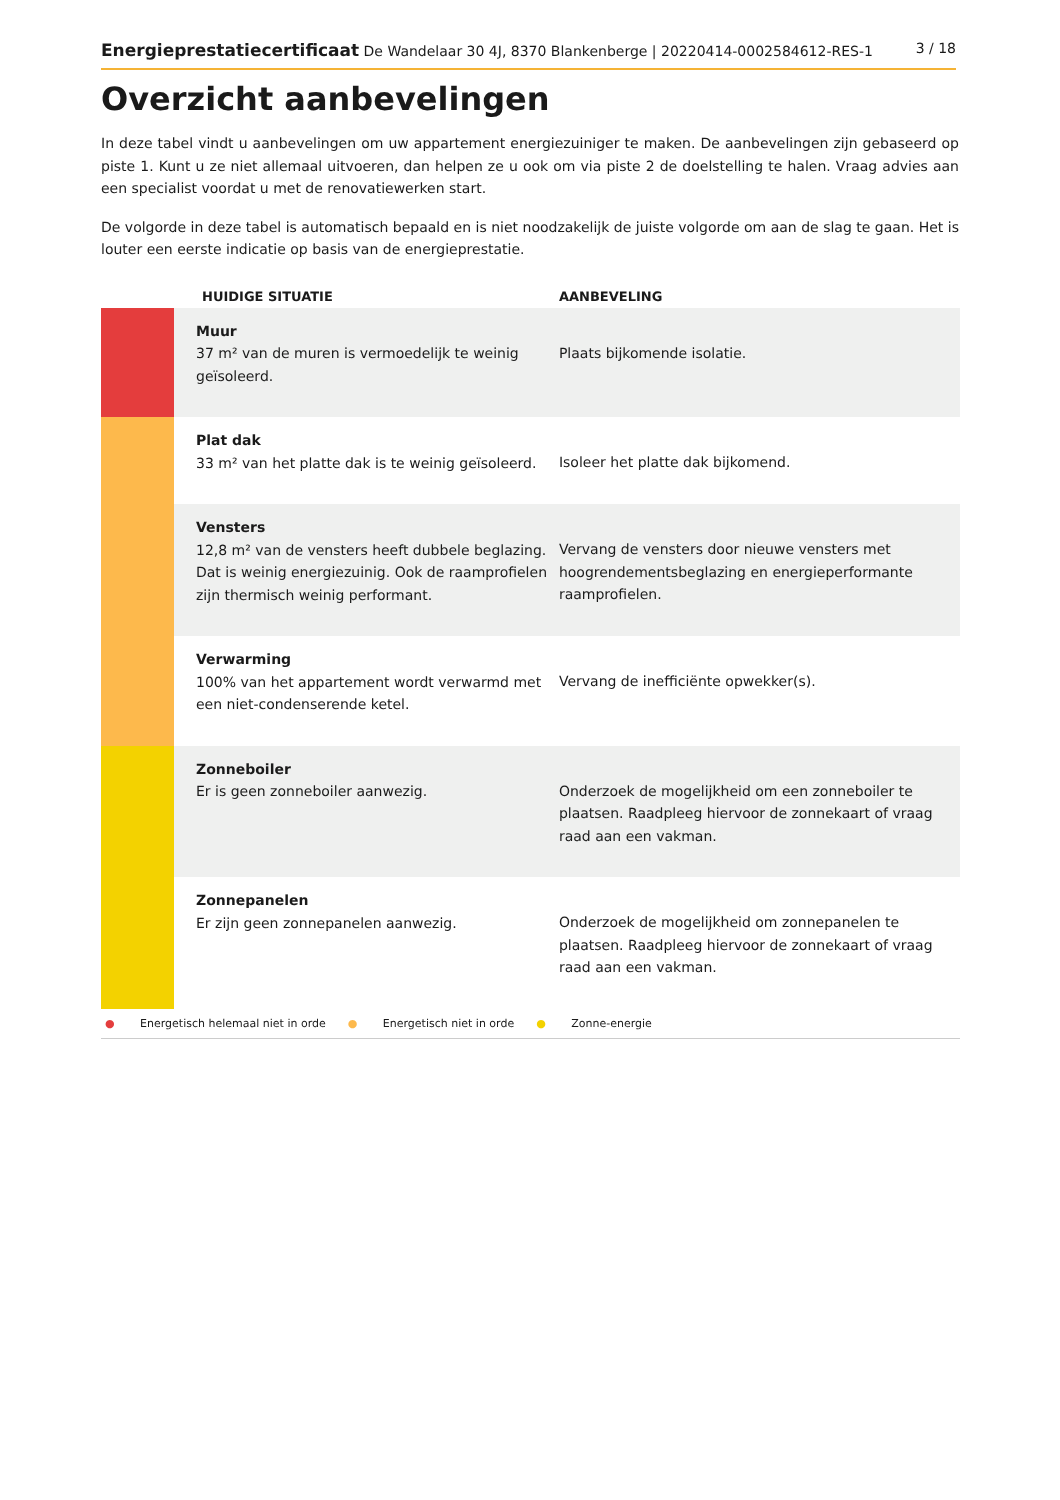Energieprestatiecertificaat De Wandelaar 30 4J, 8370 Blankenberge | 20220414-0002584612-RES-1
3 / 18
Overzicht aanbevelingen
In deze tabel vindt u aanbevelingen om uw appartement energiezuiniger te maken. De aanbevelingen zijn gebaseerd op piste 1. Kunt u ze niet allemaal uitvoeren, dan helpen ze u ook om via piste 2 de doelstelling te halen. Vraag advies aan een specialist voordat u met de renovatiewerken start.
De volgorde in deze tabel is automatisch bepaald en is niet noodzakelijk de juiste volgorde om aan de slag te gaan. Het is louter een eerste indicatie op basis van de energieprestatie.
| | HUIDIGE SITUATIE | AANBEVELING |
| --- | --- | --- |
| | Muur 37 m² van de muren is vermoedelijk te weinig geïsoleerd. | Plaats bijkomende isolatie. |
| | Plat dak 33 m² van het platte dak is te weinig geïsoleerd. | Isoleer het platte dak bijkomend. |
| | Vensters 12,8 m² van de vensters heeft dubbele beglazing. Dat is weinig energiezuinig. Ook de raamprofielen zijn thermisch weinig performant. | Vervang de vensters door nieuwe vensters met hoogrendementsbeglazing en energieperformante raamprofielen. |
| | Verwarming 100% van het appartement wordt verwarmd met een niet-condenserende ketel. | Vervang de inefficiënte opwekker(s). |
| | Zonneboiler Er is geen zonneboiler aanwezig. | Onderzoek de mogelijkheid om een zonneboiler te plaatsen. Raadpleeg hiervoor de zonnekaart of vraag raad aan een vakman. |
| | Zonnepanelen Er zijn geen zonnepanelen aanwezig. | Onderzoek de mogelijkheid om zonnepanelen te plaatsen. Raadpleeg hiervoor de zonnekaart of vraag raad aan een vakman. |
● Energetisch helemaal niet in orde ● Energetisch niet in orde ● Zonne-energie